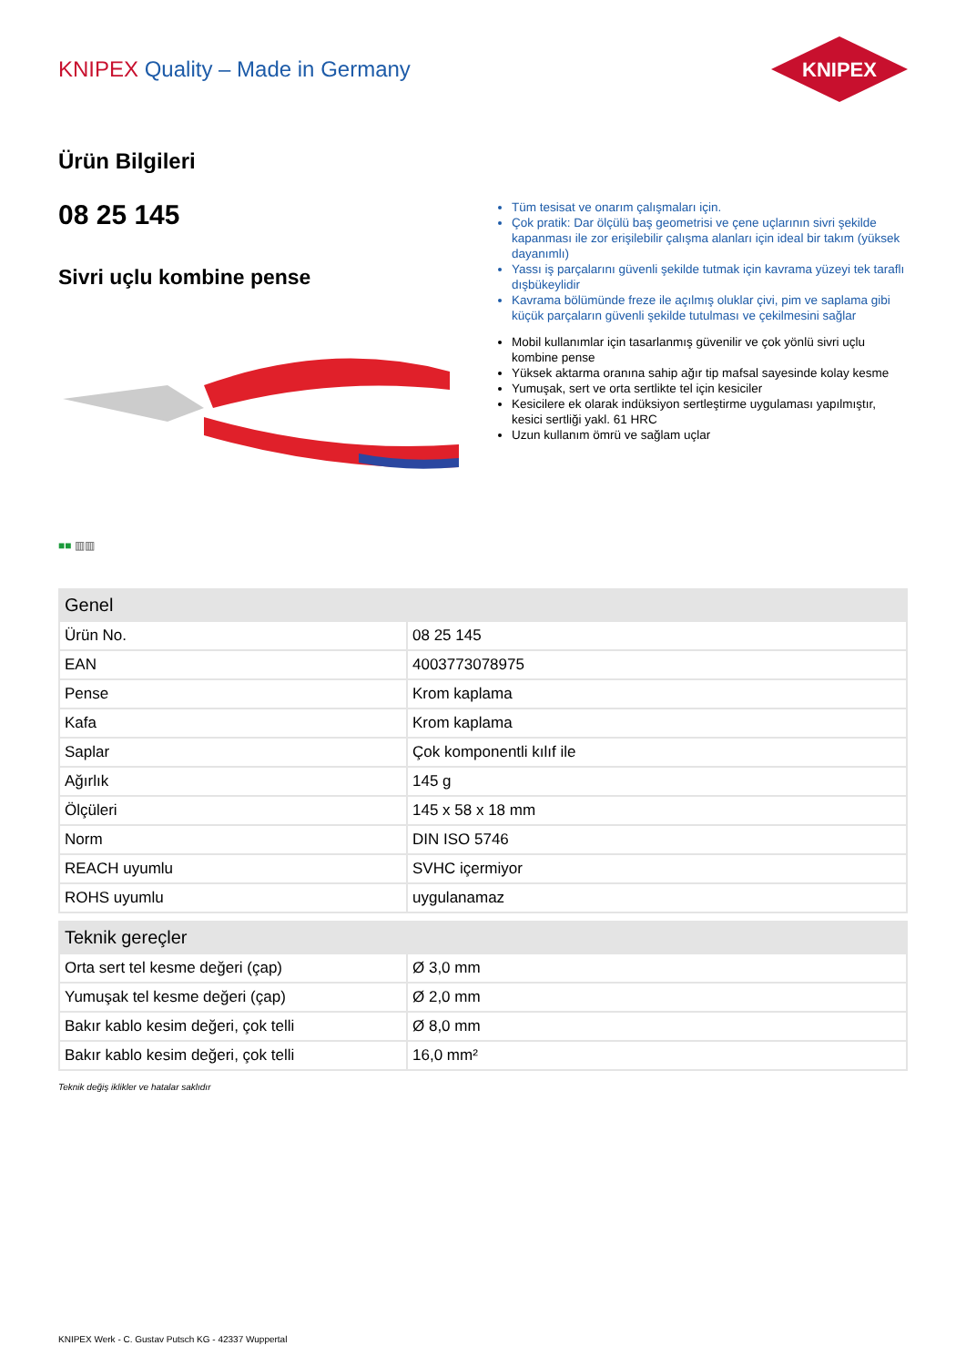KNIPEX Quality – Made in Germany
KNIPEX
Ürün Bilgileri
08 25 145
Sivri uçlu kombine pense
■■ ▥▥
Tüm tesisat ve onarım çalışmaları için.
Çok pratik: Dar ölçülü baş geometrisi ve çene uçlarının sivri şekilde kapanması ile zor erişilebilir çalışma alanları için ideal bir takım (yüksek dayanımlı)
Yassı iş parçalarını güvenli şekilde tutmak için kavrama yüzeyi tek taraflı dışbükeylidir
Kavrama bölümünde freze ile açılmış oluklar çivi, pim ve saplama gibi küçük parçaların güvenli şekilde tutulması ve çekilmesini sağlar
Mobil kullanımlar için tasarlanmış güvenilir ve çok yönlü sivri uçlu kombine pense
Yüksek aktarma oranına sahip ağır tip mafsal sayesinde kolay kesme
Yumuşak, sert ve orta sertlikte tel için kesiciler
Kesicilere ek olarak indüksiyon sertleştirme uygulaması yapılmıştır, kesici sertliği yakl. 61 HRC
Uzun kullanım ömrü ve sağlam uçlar
| Genel | |
| --- | --- |
| Ürün No. | 08 25 145 |
| EAN | 4003773078975 |
| Pense | Krom kaplama |
| Kafa | Krom kaplama |
| Saplar | Çok komponentli kılıf ile |
| Ağırlık | 145 g |
| Ölçüleri | 145 x 58 x 18 mm |
| Norm | DIN ISO 5746 |
| REACH uyumlu | SVHC içermiyor |
| ROHS uyumlu | uygulanamaz |
| Teknik gereçler | |
| --- | --- |
| Orta sert tel kesme değeri (çap) | Ø 3,0 mm |
| Yumuşak tel kesme değeri (çap) | Ø 2,0 mm |
| Bakır kablo kesim değeri, çok telli | Ø 8,0 mm |
| Bakır kablo kesim değeri, çok telli | 16,0 mm² |
Teknik değiş iklikler ve hatalar saklıdır
KNIPEX Werk - C. Gustav Putsch KG - 42337 Wuppertal